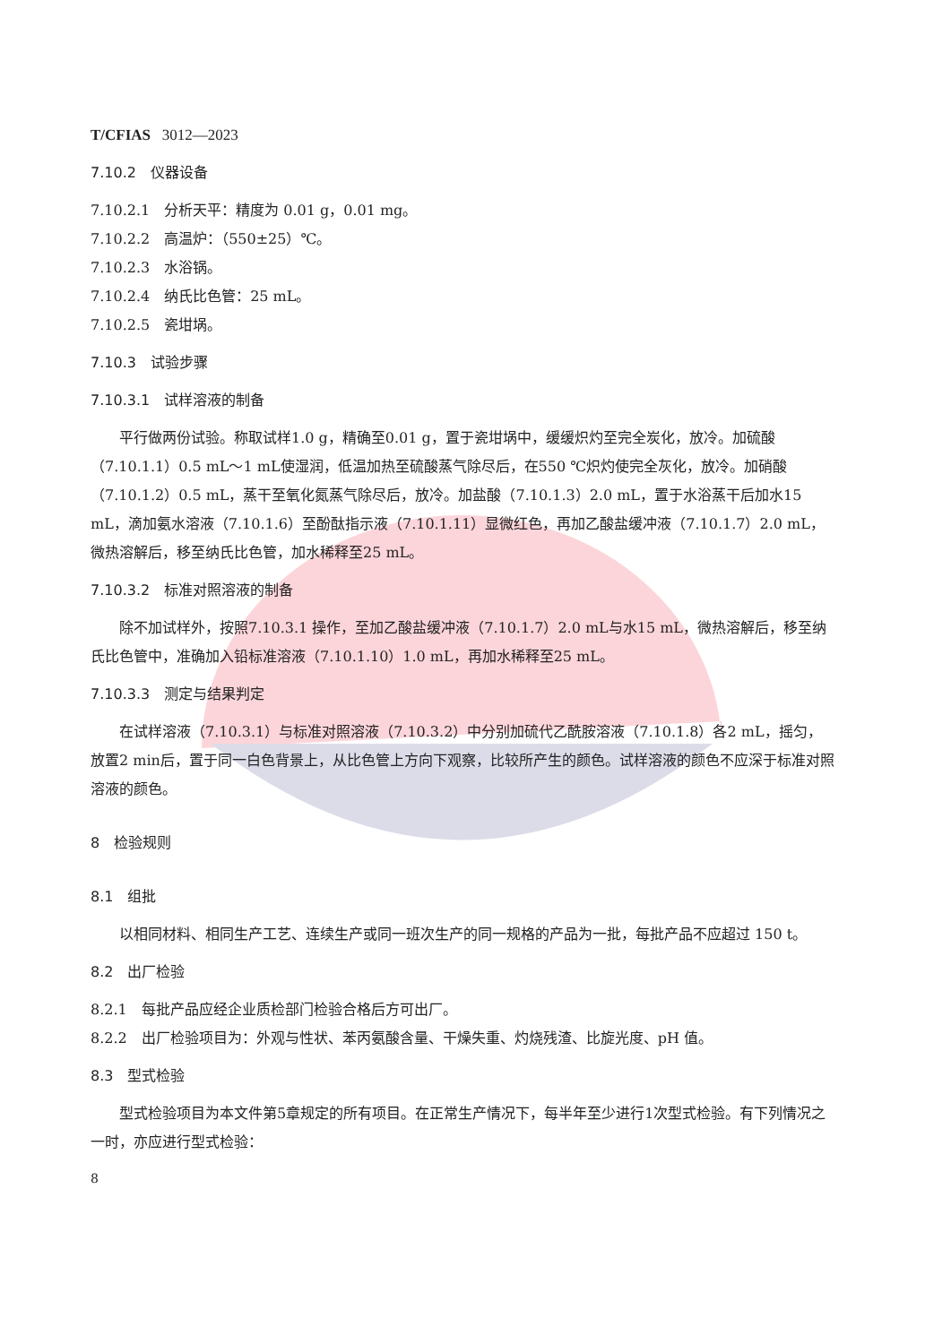T/CFIAS 3012—2023
7.10.2　仪器设备
7.10.2.1　分析天平：精度为 0.01 g，0.01 mg。
7.10.2.2　高温炉：（550±25）℃。
7.10.2.3　水浴锅。
7.10.2.4　纳氏比色管：25 mL。
7.10.2.5　瓷坩埚。
7.10.3　试验步骤
7.10.3.1　试样溶液的制备
平行做两份试验。称取试样1.0 g，精确至0.01 g，置于瓷坩埚中，缓缓炽灼至完全炭化，放冷。加硫酸（7.10.1.1）0.5 mL～1 mL使湿润，低温加热至硫酸蒸气除尽后，在550 ℃炽灼使完全灰化，放冷。加硝酸（7.10.1.2）0.5 mL，蒸干至氧化氮蒸气除尽后，放冷。加盐酸（7.10.1.3）2.0 mL，置于水浴蒸干后加水15 mL，滴加氨水溶液（7.10.1.6）至酚酞指示液（7.10.1.11）显微红色，再加乙酸盐缓冲液（7.10.1.7）2.0 mL，微热溶解后，移至纳氏比色管，加水稀释至25 mL。
7.10.3.2　标准对照溶液的制备
除不加试样外，按照7.10.3.1 操作，至加乙酸盐缓冲液（7.10.1.7）2.0 mL与水15 mL，微热溶解后，移至纳氏比色管中，准确加入铅标准溶液（7.10.1.10）1.0 mL，再加水稀释至25 mL。
7.10.3.3　测定与结果判定
在试样溶液（7.10.3.1）与标准对照溶液（7.10.3.2）中分别加硫代乙酰胺溶液（7.10.1.8）各2 mL，摇匀，放置2 min后，置于同一白色背景上，从比色管上方向下观察，比较所产生的颜色。试样溶液的颜色不应深于标准对照溶液的颜色。
8　检验规则
8.1　组批
以相同材料、相同生产工艺、连续生产或同一班次生产的同一规格的产品为一批，每批产品不应超过 150 t。
8.2　出厂检验
8.2.1　每批产品应经企业质检部门检验合格后方可出厂。
8.2.2　出厂检验项目为：外观与性状、苯丙氨酸含量、干燥失重、灼烧残渣、比旋光度、pH 值。
8.3　型式检验
型式检验项目为本文件第5章规定的所有项目。在正常生产情况下，每半年至少进行1次型式检验。有下列情况之一时，亦应进行型式检验：
8